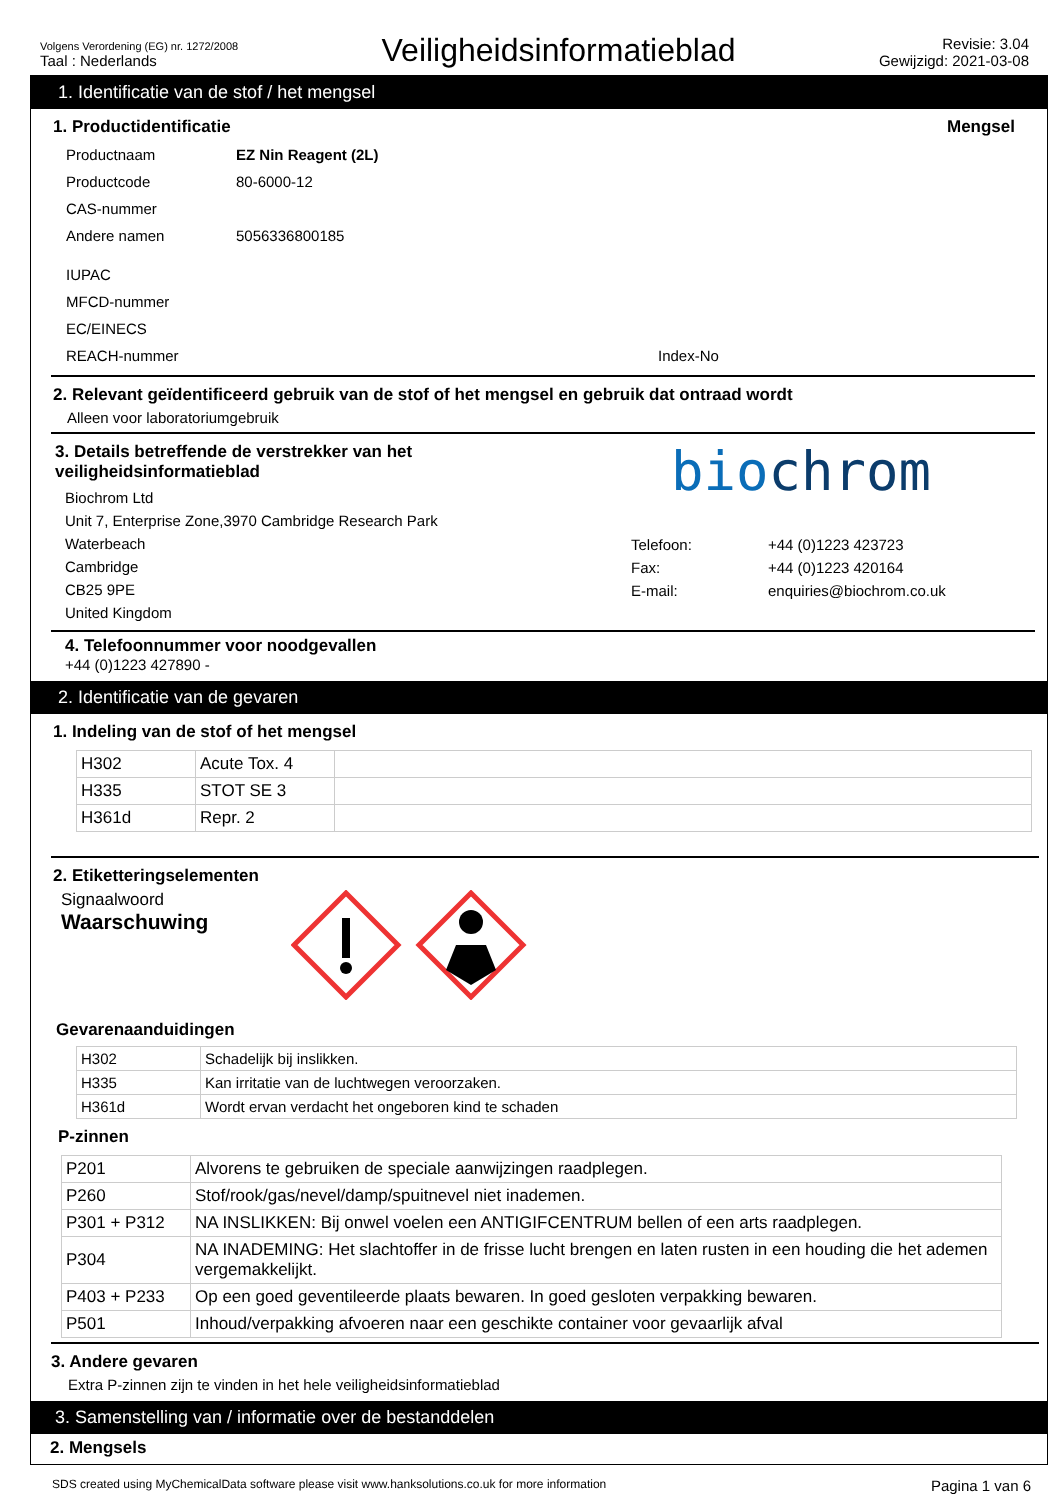Volgens Verordening (EG) nr. 1272/2008
Taal : Nederlands
Veiligheidsinformatieblad
Revisie: 3.04
Gewijzigd: 2021-03-08
1. Identificatie van de stof / het mengsel
1. Productidentificatie Mengsel
Productnaam EZ Nin Reagent (2L)
Productcode 80-6000-12
CAS-nummer
Andere namen 5056336800185
IUPAC
MFCD-nummer
EC/EINECS
REACH-nummer Index-No
2. Relevant geïdentificeerd gebruik van de stof of het mengsel en gebruik dat ontraad wordt
Alleen voor laboratoriumgebruik
3. Details betreffende de verstrekker van het veiligheidsinformatieblad
Biochrom Ltd
Unit 7, Enterprise Zone,3970 Cambridge Research Park
Waterbeach
Cambridge
CB25 9PE
United Kingdom
biochrom
Telefoon:
Fax:
E-mail:
+44 (0)1223 423723
+44 (0)1223 420164
enquiries@biochrom.co.uk
4. Telefoonnummer voor noodgevallen
+44 (0)1223 427890 -
2. Identificatie van de gevaren
1. Indeling van de stof of het mengsel
| H302 | Acute Tox. 4 | |
| H335 | STOT SE 3 | |
| H361d | Repr. 2 | |
2. Etiketteringselementen
Signaalwoord
Waarschuwing
Gevarenaanduidingen
| H302 | Schadelijk bij inslikken. |
| H335 | Kan irritatie van de luchtwegen veroorzaken. |
| H361d | Wordt ervan verdacht het ongeboren kind te schaden |
P-zinnen
| P201 | Alvorens te gebruiken de speciale aanwijzingen raadplegen. |
| P260 | Stof/rook/gas/nevel/damp/spuitnevel niet inademen. |
| P301 + P312 | NA INSLIKKEN: Bij onwel voelen een ANTIGIFCENTRUM bellen of een arts raadplegen. |
| P304 | NA INADEMING: Het slachtoffer in de frisse lucht brengen en laten rusten in een houding die het ademen vergemakkelijkt. |
| P403 + P233 | Op een goed geventileerde plaats bewaren. In goed gesloten verpakking bewaren. |
| P501 | Inhoud/verpakking afvoeren naar een geschikte container voor gevaarlijk afval |
3. Andere gevaren
Extra P-zinnen zijn te vinden in het hele veiligheidsinformatieblad
3. Samenstelling van / informatie over de bestanddelen
2. Mengsels
SDS created using MyChemicalData software please visit www.hanksolutions.co.uk for more information Pagina 1 van 6